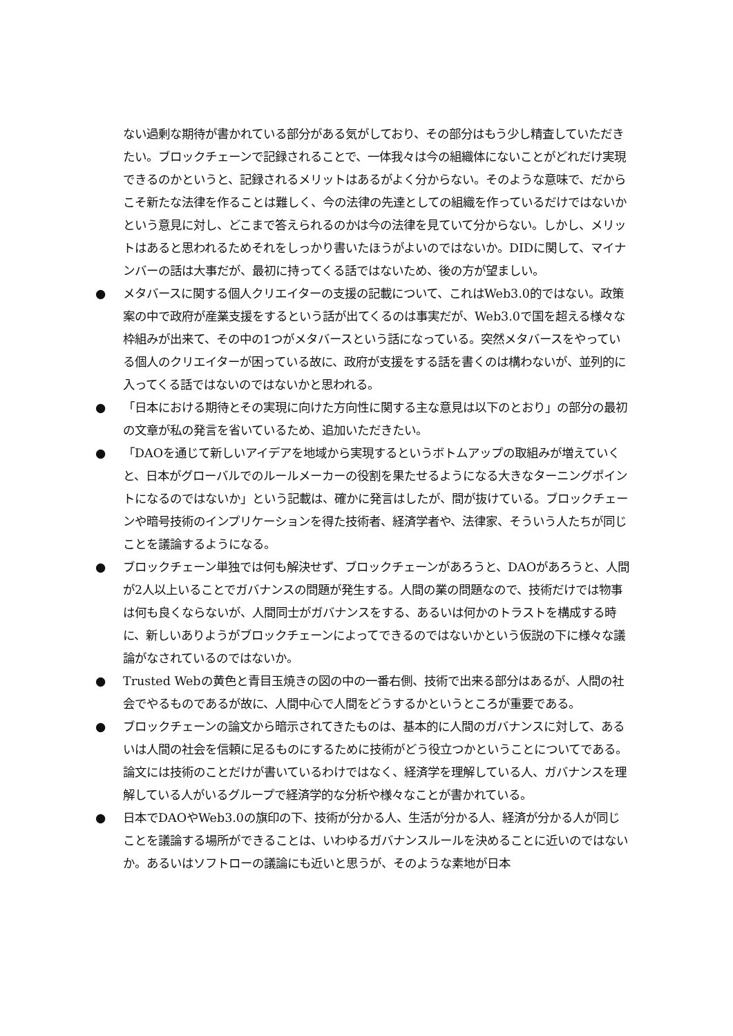ない過剰な期待が書かれている部分がある気がしており、その部分はもう少し精査していただきたい。ブロックチェーンで記録されることで、一体我々は今の組織体にないことがどれだけ実現できるのかというと、記録されるメリットはあるがよく分からない。そのような意味で、だからこそ新たな法律を作ることは難しく、今の法律の先達としての組織を作っているだけではないかという意見に対し、どこまで答えられるのかは今の法律を見ていて分からない。しかし、メリットはあると思われるためそれをしっかり書いたほうがよいのではないか。DIDに関して、マイナンバーの話は大事だが、最初に持ってくる話ではないため、後の方が望ましい。
● メタバースに関する個人クリエイターの支援の記載について、これはWeb3.0的ではない。政策案の中で政府が産業支援をするという話が出てくるのは事実だが、Web3.0で国を超える様々な枠組みが出来て、その中の1つがメタバースという話になっている。突然メタバースをやっている個人のクリエイターが困っている故に、政府が支援をする話を書くのは構わないが、並列的に入ってくる話ではないのではないかと思われる。
● 「日本における期待とその実現に向けた方向性に関する主な意見は以下のとおり」の部分の最初の文章が私の発言を省いているため、追加いただきたい。
● 「DAOを通じて新しいアイデアを地域から実現するというボトムアップの取組みが増えていくと、日本がグローバルでのルールメーカーの役割を果たせるようになる大きなターニングポイントになるのではないか」という記載は、確かに発言はしたが、間が抜けている。ブロックチェーンや暗号技術のインプリケーションを得た技術者、経済学者や、法律家、そういう人たちが同じことを議論するようになる。
● ブロックチェーン単独では何も解決せず、ブロックチェーンがあろうと、DAOがあろうと、人間が2人以上いることでガバナンスの問題が発生する。人間の業の問題なので、技術だけでは物事は何も良くならないが、人間同士がガバナンスをする、あるいは何かのトラストを構成する時に、新しいありようがブロックチェーンによってできるのではないかという仮説の下に様々な議論がなされているのではないか。
● Trusted Webの黄色と青目玉焼きの図の中の一番右側、技術で出来る部分はあるが、人間の社会でやるものであるが故に、人間中心で人間をどうするかというところが重要である。
● ブロックチェーンの論文から暗示されてきたものは、基本的に人間のガバナンスに対して、あるいは人間の社会を信頼に足るものにするために技術がどう役立つかということについてである。論文には技術のことだけが書いているわけではなく、経済学を理解している人、ガバナンスを理解している人がいるグループで経済学的な分析や様々なことが書かれている。
● 日本でDAOやWeb3.0の旗印の下、技術が分かる人、生活が分かる人、経済が分かる人が同じことを議論する場所ができることは、いわゆるガバナンスルールを決めることに近いのではないか。あるいはソフトローの議論にも近いと思うが、そのような素地が日本